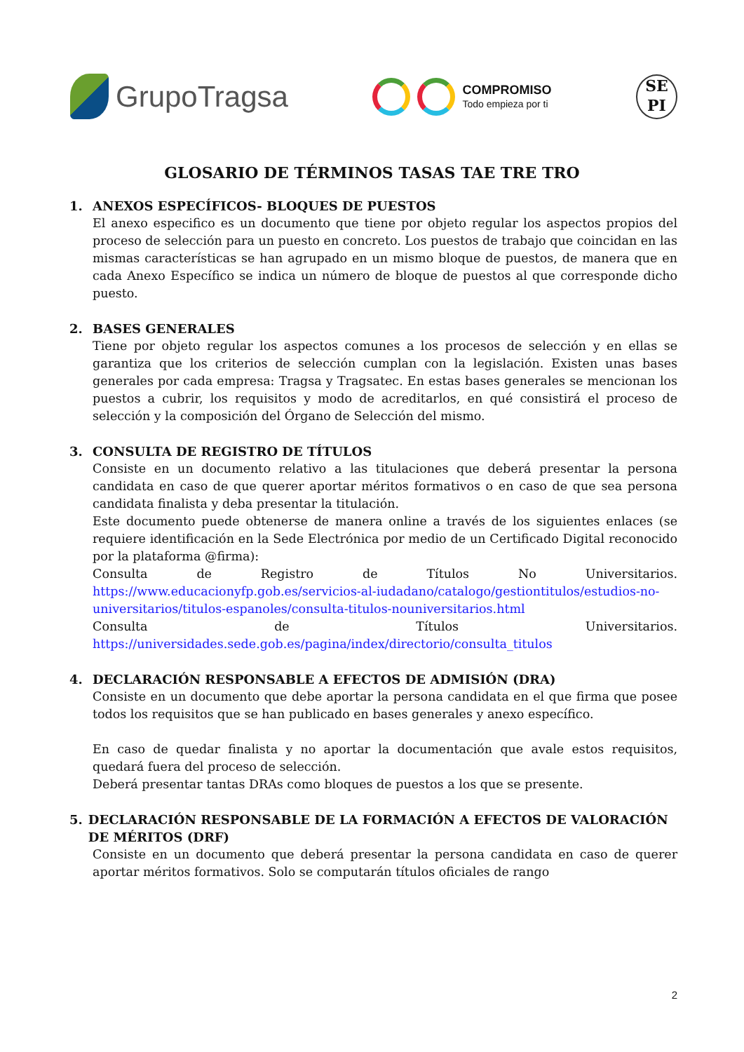GrupoTragsa
COMPROMISO
Todo empieza por ti
SE
PI
GLOSARIO DE TÉRMINOS TASAS TAE TRE TRO
1. ANEXOS ESPECÍFICOS- BLOQUES DE PUESTOS
El anexo especifico es un documento que tiene por objeto regular los aspectos propios del proceso de selección para un puesto en concreto. Los puestos de trabajo que coincidan en las mismas características se han agrupado en un mismo bloque de puestos, de manera que en cada Anexo Específico se indica un número de bloque de puestos al que corresponde dicho puesto.
2. BASES GENERALES
Tiene por objeto regular los aspectos comunes a los procesos de selección y en ellas se garantiza que los criterios de selección cumplan con la legislación. Existen unas bases generales por cada empresa: Tragsa y Tragsatec. En estas bases generales se mencionan los puestos a cubrir, los requisitos y modo de acreditarlos, en qué consistirá el proceso de selección y la composición del Órgano de Selección del mismo.
3. CONSULTA DE REGISTRO DE TÍTULOS
Consiste en un documento relativo a las titulaciones que deberá presentar la persona candidata en caso de que querer aportar méritos formativos o en caso de que sea persona candidata finalista y deba presentar la titulación.
Este documento puede obtenerse de manera online a través de los siguientes enlaces (se requiere identificación en la Sede Electrónica por medio de un Certificado Digital reconocido por la plataforma @firma):
Consulta de Registro de Títulos No Universitarios. https://www.educacionyfp.gob.es/servicios-al-iudadano/catalogo/gestiontitulos/estudios-no-universitarios/titulos-espanoles/consulta-titulos-nouniversitarios.html
Consulta de Títulos Universitarios. https://universidades.sede.gob.es/pagina/index/directorio/consulta_titulos
4. DECLARACIÓN RESPONSABLE A EFECTOS DE ADMISIÓN (DRA)
Consiste en un documento que debe aportar la persona candidata en el que firma que posee todos los requisitos que se han publicado en bases generales y anexo específico.
En caso de quedar finalista y no aportar la documentación que avale estos requisitos, quedará fuera del proceso de selección.
Deberá presentar tantas DRAs como bloques de puestos a los que se presente.
5. DECLARACIÓN RESPONSABLE DE LA FORMACIÓN A EFECTOS DE VALORACIÓN DE MÉRITOS (DRF)
Consiste en un documento que deberá presentar la persona candidata en caso de querer aportar méritos formativos. Solo se computarán títulos oficiales de rango
2